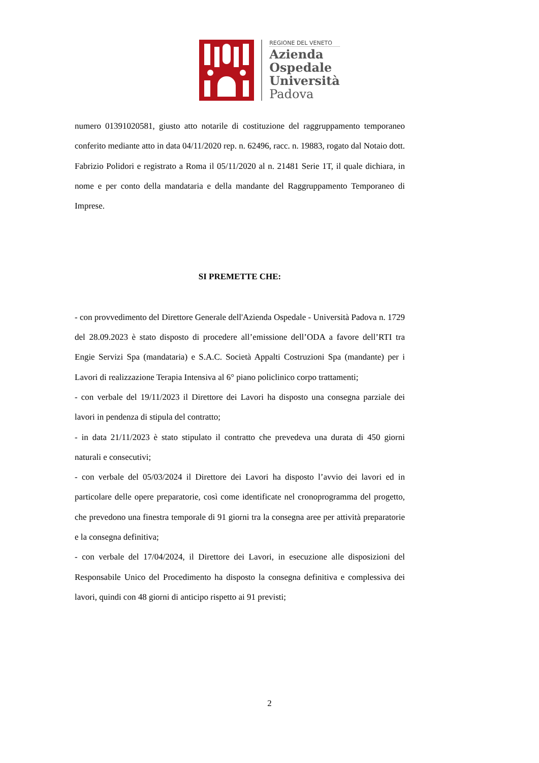REGIONE DEL VENETO
Azienda
Ospedale
Università
Padova
numero 01391020581, giusto atto notarile di costituzione del raggruppamento temporaneo conferito mediante atto in data 04/11/2020 rep. n. 62496, racc. n. 19883, rogato dal Notaio dott. Fabrizio Polidori e registrato a Roma il 05/11/2020 al n. 21481 Serie 1T, il quale dichiara, in nome e per conto della mandataria e della mandante del Raggruppamento Temporaneo di Imprese.
SI PREMETTE CHE:
- con provvedimento del Direttore Generale dell'Azienda Ospedale - Università Padova n. 1729 del 28.09.2023 è stato disposto di procedere all’emissione dell’ODA a favore dell’RTI tra Engie Servizi Spa (mandataria) e S.A.C. Società Appalti Costruzioni Spa (mandante) per i Lavori di realizzazione Terapia Intensiva al 6° piano policlinico corpo trattamenti;
- con verbale del 19/11/2023 il Direttore dei Lavori ha disposto una consegna parziale dei lavori in pendenza di stipula del contratto;
- in data 21/11/2023 è stato stipulato il contratto che prevedeva una durata di 450 giorni naturali e consecutivi;
- con verbale del 05/03/2024 il Direttore dei Lavori ha disposto l’avvio dei lavori ed in particolare delle opere preparatorie, così come identificate nel cronoprogramma del progetto, che prevedono una finestra temporale di 91 giorni tra la consegna aree per attività preparatorie e la consegna definitiva;
- con verbale del 17/04/2024, il Direttore dei Lavori, in esecuzione alle disposizioni del Responsabile Unico del Procedimento ha disposto la consegna definitiva e complessiva dei lavori, quindi con 48 giorni di anticipo rispetto ai 91 previsti;
2